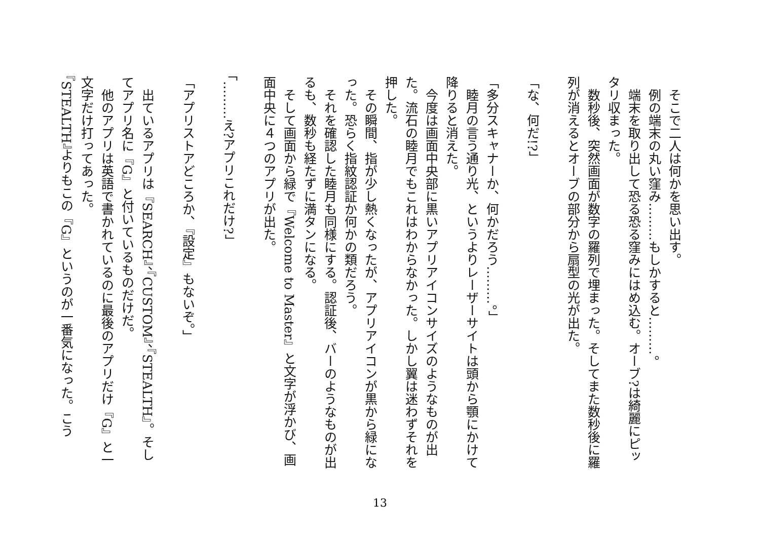そこで二人は何かを思い出す。
　例の端末の丸い窪み………もしかすると………。
　端末を取り出して恐る恐る窪みにはめ込む。オーブ?は綺麗にピッタリ収まった。
　数秒後、突然画面が数字の羅列で埋まった。そしてまた数秒後に羅列が消えるとオーブの部分から扇型の光が出た。
​
「な、何だ!?」
​
「多分スキャナーか、何かだろう………。」
　睦月の言う通り光、というよりレーザーサイトは頭から顎にかけて降りると消えた。
　今度は画面中央部に黒いアプリアイコンサイズのようなものが出た。流石の睦月でもこれはわからなかった。しかし翼は迷わずそれを押した。
　その瞬間、指が少し熱くなったが、アプリアイコンが黒から緑になった。恐らく指紋認証か何かの類だろう。
　それを確認した睦月も同様にする。認証後、バーのようなものが出るも、数秒も経たずに満タンになる。
　そして画面から緑で『Welcome to Master』と文字が浮かび、画面中央に４つのアプリが出た。
​
「………え?アプリこれだけ?」
​
「アプリストアどころか、『設定』もないぞ。」
​
　出ているアプリは『SEARCH』、『CUSTOM』、『STEALTH』。そしてアプリ名に『G』と付いているものだけだ。
　他のアプリは英語で書かれているのに最後のアプリだけ『G』と一文字だけ打ってあった。
『STEALTH』よりもこの『G』というのが一番気になった。こう
13